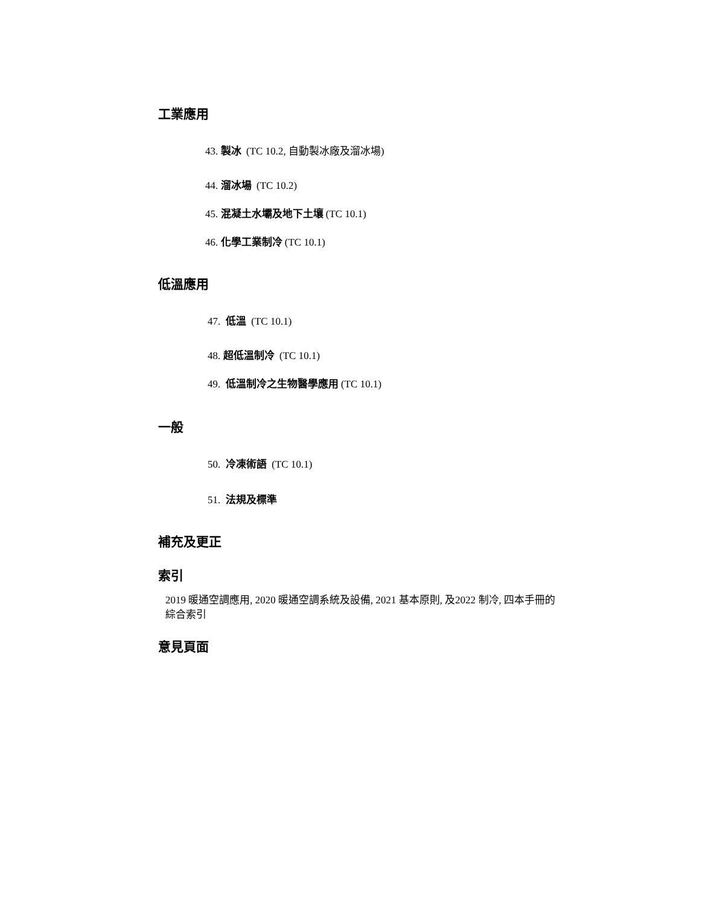工業應用
43. 製冰 (TC 10.2, 自動製冰廠及溜冰場)
44. 溜冰場 (TC 10.2)
45. 混凝土水壩及地下土壤 (TC 10.1)
46. 化學工業制冷 (TC 10.1)
低溫應用
47. 低溫 (TC 10.1)
48. 超低溫制冷 (TC 10.1)
49. 低溫制冷之生物醫學應用 (TC 10.1)
一般
50. 冷凍術語 (TC 10.1)
51. 法規及標準
補充及更正
索引
2019 暖通空調應用, 2020 暖通空調系統及設備, 2021 基本原則, 及2022 制冷, 四本手冊的
綜合索引
意見頁面